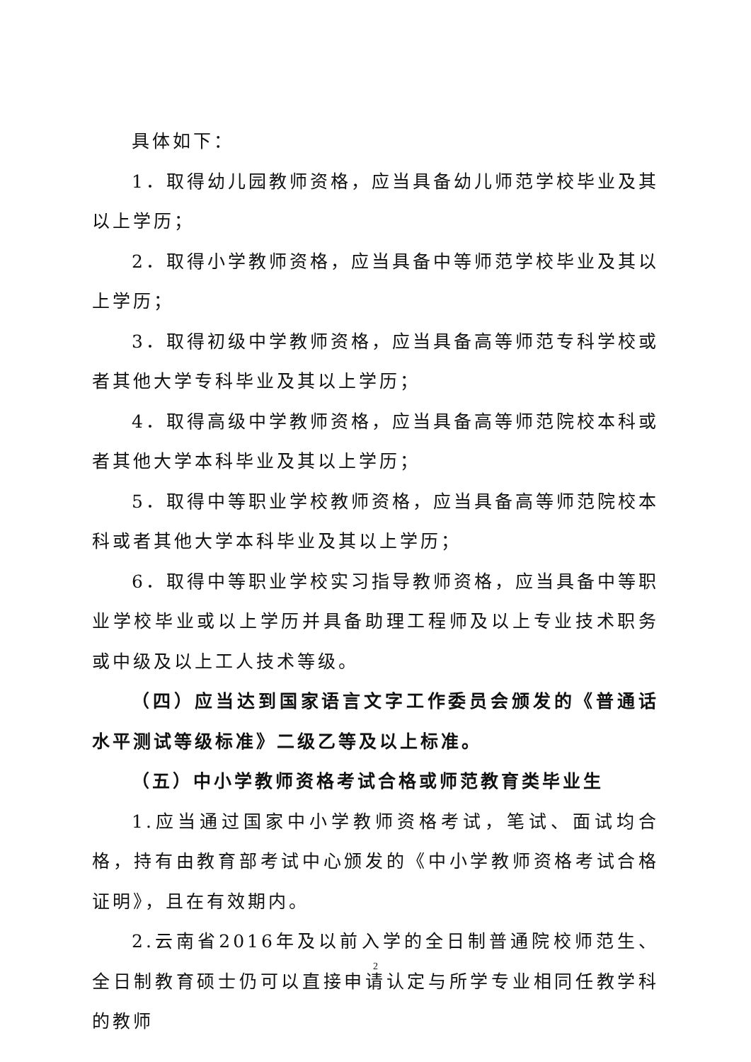具体如下：
1．取得幼儿园教师资格，应当具备幼儿师范学校毕业及其以上学历；
2．取得小学教师资格，应当具备中等师范学校毕业及其以上学历；
3．取得初级中学教师资格，应当具备高等师范专科学校或者其他大学专科毕业及其以上学历；
4．取得高级中学教师资格，应当具备高等师范院校本科或者其他大学本科毕业及其以上学历；
5．取得中等职业学校教师资格，应当具备高等师范院校本科或者其他大学本科毕业及其以上学历；
6．取得中等职业学校实习指导教师资格，应当具备中等职业学校毕业或以上学历并具备助理工程师及以上专业技术职务或中级及以上工人技术等级。
（四）应当达到国家语言文字工作委员会颁发的《普通话水平测试等级标准》二级乙等及以上标准。
（五）中小学教师资格考试合格或师范教育类毕业生
1.应当通过国家中小学教师资格考试，笔试、面试均合格，持有由教育部考试中心颁发的《中小学教师资格考试合格证明》，且在有效期内。
2.云南省2016年及以前入学的全日制普通院校师范生、全日制教育硕士仍可以直接申请认定与所学专业相同任教学科的教师
2